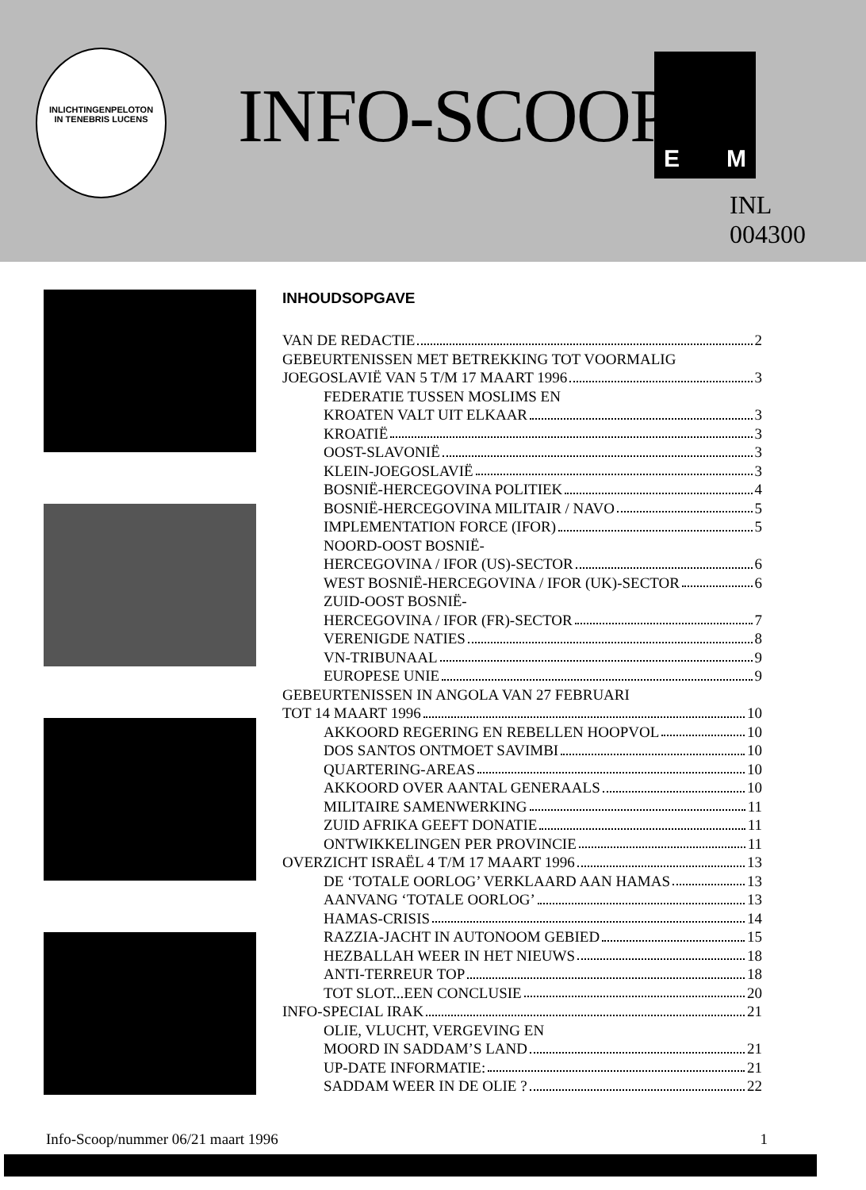INLICHTINGENPELOTON
IN TENEBRIS LUCENS
INFO-SCOOP
E M
INL
004300
INHOUDSOPGAVE
VAN DE REDACTIE 2
GEBEURTENISSEN MET BETREKKING TOT VOORMALIG
JOEGOSLAVIË VAN 5 T/M 17 MAART 1996 3
FEDERATIE TUSSEN MOSLIMS EN
KROATEN VALT UIT ELKAAR 3
KROATIË 3
OOST-SLAVONIË 3
KLEIN-JOEGOSLAVIË 3
BOSNIË-HERCEGOVINA POLITIEK 4
BOSNIË-HERCEGOVINA MILITAIR / NAVO 5
IMPLEMENTATION FORCE (IFOR) 5
NOORD-OOST BOSNIË-
HERCEGOVINA / IFOR (US)-SECTOR 6
WEST BOSNIË-HERCEGOVINA / IFOR (UK)-SECTOR 6
ZUID-OOST BOSNIË-
HERCEGOVINA / IFOR (FR)-SECTOR 7
VERENIGDE NATIES 8
VN-TRIBUNAAL 9
EUROPESE UNIE 9
GEBEURTENISSEN IN ANGOLA VAN 27 FEBRUARI
TOT 14 MAART 1996 10
AKKOORD REGERING EN REBELLEN HOOPVOL 10
DOS SANTOS ONTMOET SAVIMBI 10
QUARTERING-AREAS 10
AKKOORD OVER AANTAL GENERAALS 10
MILITAIRE SAMENWERKING 11
ZUID AFRIKA GEEFT DONATIE 11
ONTWIKKELINGEN PER PROVINCIE 11
OVERZICHT ISRAËL 4 T/M 17 MAART 1996 13
DE ‘TOTALE OORLOG’ VERKLAARD AAN HAMAS 13
AANVANG ‘TOTALE OORLOG’ 13
HAMAS-CRISIS 14
RAZZIA-JACHT IN AUTONOOM GEBIED 15
HEZBALLAH WEER IN HET NIEUWS 18
ANTI-TERREUR TOP 18
TOT SLOT...EEN CONCLUSIE 20
INFO-SPECIAL IRAK 21
OLIE, VLUCHT, VERGEVING EN
MOORD IN SADDAM’S LAND 21
UP-DATE INFORMATIE: 21
SADDAM WEER IN DE OLIE ? 22
Info-Scoop/nummer 06/21 maart 1996 1